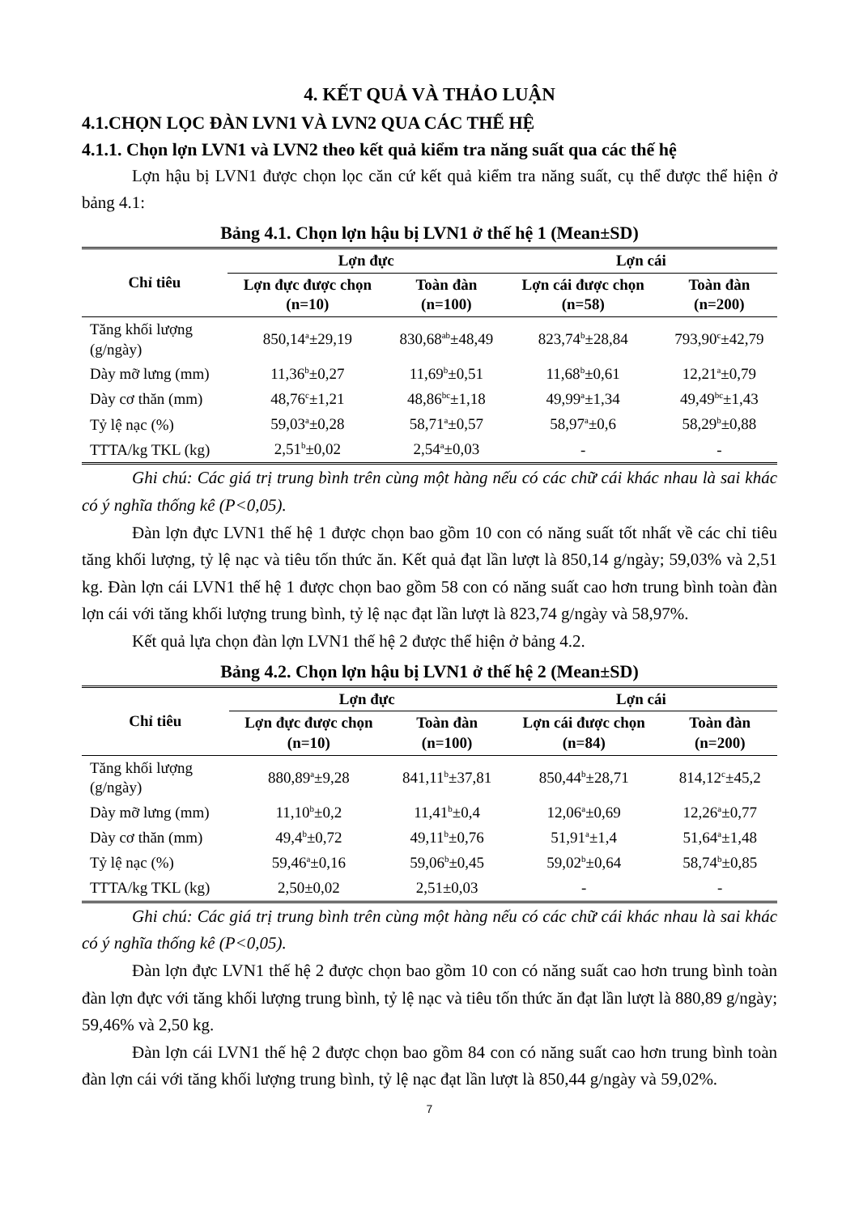4. KẾT QUẢ VÀ THẢO LUẬN
4.1.CHỌN LỌC ĐÀN LVN1 VÀ LVN2 QUA CÁC THẾ HỆ
4.1.1. Chọn lợn LVN1 và LVN2 theo kết quả kiểm tra năng suất qua các thế hệ
Lợn hậu bị LVN1 được chọn lọc căn cứ kết quả kiểm tra năng suất, cụ thể được thể hiện ở bảng 4.1:
Bảng 4.1. Chọn lợn hậu bị LVN1 ở thế hệ 1 (Mean±SD)
| Chỉ tiêu | Lợn đực | | Lợn cái | |
| --- | --- | --- | --- | --- |
| | Lợn đực được chọn (n=10) | Toàn đàn (n=100) | Lợn cái được chọn (n=58) | Toàn đàn (n=200) |
| Tăng khối lượng (g/ngày) | 850,14<sup>a</sup>±29,19 | 830,68<sup>ab</sup>±48,49 | 823,74<sup>b</sup>±28,84 | 793,90<sup>c</sup>±42,79 |
| Dày mỡ lưng (mm) | 11,36<sup>b</sup>±0,27 | 11,69<sup>b</sup>±0,51 | 11,68<sup>b</sup>±0,61 | 12,21<sup>a</sup>±0,79 |
| Dày cơ thăn (mm) | 48,76<sup>c</sup>±1,21 | 48,86<sup>bc</sup>±1,18 | 49,99<sup>a</sup>±1,34 | 49,49<sup>bc</sup>±1,43 |
| Tỷ lệ nạc (%) | 59,03<sup>a</sup>±0,28 | 58,71<sup>a</sup>±0,57 | 58,97<sup>a</sup>±0,6 | 58,29<sup>b</sup>±0,88 |
| TTTA/kg TKL (kg) | 2,51<sup>b</sup>±0,02 | 2,54<sup>a</sup>±0,03 | - | - |
Ghi chú: Các giá trị trung bình trên cùng một hàng nếu có các chữ cái khác nhau là sai khác có ý nghĩa thống kê (P<0,05).
Đàn lợn đực LVN1 thế hệ 1 được chọn bao gồm 10 con có năng suất tốt nhất về các chỉ tiêu tăng khối lượng, tỷ lệ nạc và tiêu tốn thức ăn. Kết quả đạt lần lượt là 850,14 g/ngày; 59,03% và 2,51 kg. Đàn lợn cái LVN1 thế hệ 1 được chọn bao gồm 58 con có năng suất cao hơn trung bình toàn đàn lợn cái với tăng khối lượng trung bình, tỷ lệ nạc đạt lần lượt là 823,74 g/ngày và 58,97%.
Kết quả lựa chọn đàn lợn LVN1 thế hệ 2 được thể hiện ở bảng 4.2.
Bảng 4.2. Chọn lợn hậu bị LVN1 ở thế hệ 2 (Mean±SD)
| Chỉ tiêu | Lợn đực | | Lợn cái | |
| --- | --- | --- | --- | --- |
| | Lợn đực được chọn (n=10) | Toàn đàn (n=100) | Lợn cái được chọn (n=84) | Toàn đàn (n=200) |
| Tăng khối lượng (g/ngày) | 880,89<sup>a</sup>±9,28 | 841,11<sup>b</sup>±37,81 | 850,44<sup>b</sup>±28,71 | 814,12<sup>c</sup>±45,2 |
| Dày mỡ lưng (mm) | 11,10<sup>b</sup>±0,2 | 11,41<sup>b</sup>±0,4 | 12,06<sup>a</sup>±0,69 | 12,26<sup>a</sup>±0,77 |
| Dày cơ thăn (mm) | 49,4<sup>b</sup>±0,72 | 49,11<sup>b</sup>±0,76 | 51,91<sup>a</sup>±1,4 | 51,64<sup>a</sup>±1,48 |
| Tỷ lệ nạc (%) | 59,46<sup>a</sup>±0,16 | 59,06<sup>b</sup>±0,45 | 59,02<sup>b</sup>±0,64 | 58,74<sup>b</sup>±0,85 |
| TTTA/kg TKL (kg) | 2,50±0,02 | 2,51±0,03 | - | - |
Ghi chú: Các giá trị trung bình trên cùng một hàng nếu có các chữ cái khác nhau là sai khác có ý nghĩa thống kê (P<0,05).
Đàn lợn đực LVN1 thế hệ 2 được chọn bao gồm 10 con có năng suất cao hơn trung bình toàn đàn lợn đực với tăng khối lượng trung bình, tỷ lệ nạc và tiêu tốn thức ăn đạt lần lượt là 880,89 g/ngày; 59,46% và 2,50 kg.
Đàn lợn cái LVN1 thế hệ 2 được chọn bao gồm 84 con có năng suất cao hơn trung bình toàn đàn lợn cái với tăng khối lượng trung bình, tỷ lệ nạc đạt lần lượt là 850,44 g/ngày và 59,02%.
7